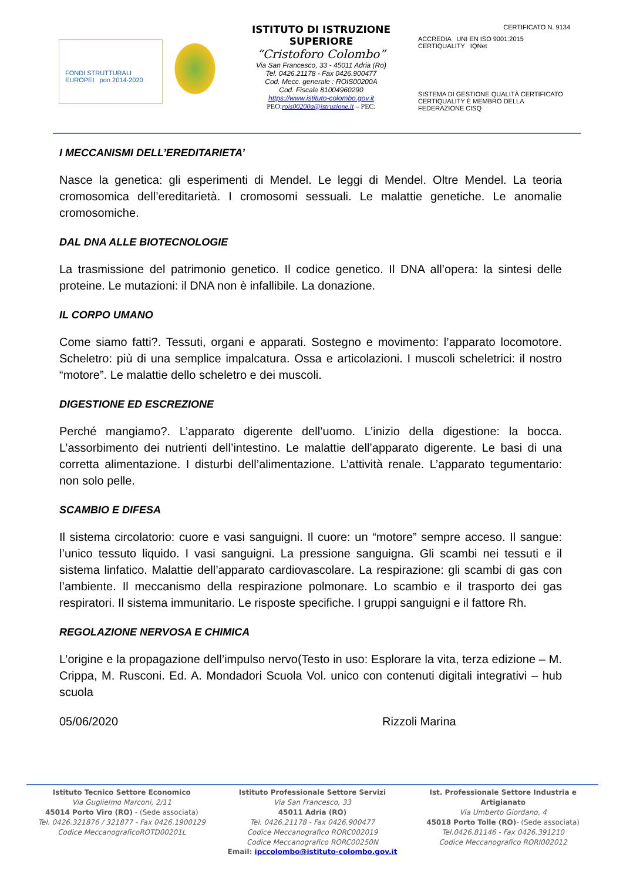FONDI STRUTTURALI EUROPEI pon 2014-2020
ISTITUTO DI ISTRUZIONE
SUPERIORE
“Cristoforo Colombo”
Via San Francesco, 33 - 45011 Adria (Ro)
Tel. 0426.21178 - Fax 0426.900477
Cod. Mecc. generale : ROIS00200A
Cod. Fiscale 81004960290
https://www.istituto-colombo.gov.it
PEO:rois00200a@istruzione.it – PEC:
CERTIFICATO N. 9134
ACCREDIA UNI EN ISO 9001:2015 CERTIQUALITY IQNet
SISTEMA DI GESTIONE QUALITÀ CERTIFICATO CERTIQUALITY È MEMBRO DELLA FEDERAZIONE CISQ
I MECCANISMI DELL’EREDITARIETA’
Nasce la genetica: gli esperimenti di Mendel. Le leggi di Mendel. Oltre Mendel. La teoria cromosomica dell’ereditarietà. I cromosomi sessuali. Le malattie genetiche. Le anomalie cromosomiche.
DAL DNA ALLE BIOTECNOLOGIE
La trasmissione del patrimonio genetico. Il codice genetico. Il DNA all’opera: la sintesi delle proteine. Le mutazioni: il DNA non è infallibile. La donazione.
IL CORPO UMANO
Come siamo fatti?. Tessuti, organi e apparati. Sostegno e movimento: l’apparato locomotore. Scheletro: più di una semplice impalcatura. Ossa e articolazioni. I muscoli scheletrici: il nostro “motore”. Le malattie dello scheletro e dei muscoli.
DIGESTIONE ED ESCREZIONE
Perché mangiamo?. L’apparato digerente dell’uomo. L’inizio della digestione: la bocca. L’assorbimento dei nutrienti dell’intestino. Le malattie dell’apparato digerente. Le basi di una corretta alimentazione. I disturbi dell’alimentazione. L’attività renale. L’apparato tegumentario: non solo pelle.
SCAMBIO E DIFESA
Il sistema circolatorio: cuore e vasi sanguigni. Il cuore: un “motore” sempre acceso. Il sangue: l’unico tessuto liquido. I vasi sanguigni. La pressione sanguigna. Gli scambi nei tessuti e il sistema linfatico. Malattie dell’apparato cardiovascolare. La respirazione: gli scambi di gas con l’ambiente. Il meccanismo della respirazione polmonare. Lo scambio e il trasporto dei gas respiratori. Il sistema immunitario. Le risposte specifiche. I gruppi sanguigni e il fattore Rh.
REGOLAZIONE NERVOSA E CHIMICA
L’origine e la propagazione dell’impulso nervo(Testo in uso: Esplorare la vita, terza edizione – M. Crippa, M. Rusconi. Ed. A. Mondadori Scuola Vol. unico con contenuti digitali integrativi – hub scuola
05/06/2020 Rizzoli Marina
Istituto Tecnico Settore Economico
Via Guglielmo Marconi, 2/11
45014 Porto Viro (RO) - (Sede associata)
Tel. 0426.321876 / 321877 - Fax 0426.1900129
Codice MeccanograficoROTD00201L
Istituto Professionale Settore Servizi
Via San Francesco, 33
45011 Adria (RO)
Tel. 0426.21178 - Fax 0426.900477
Codice Meccanografico RORC002019
Codice Meccanografico RORC00250N
Ist. Professionale Settore Industria e Artigianato
Via Umberto Giordano, 4
45018 Porto Tolle (RO)- (Sede associata)
Tel.0426.81146 - Fax 0426.391210
Codice Meccanografico RORI002012
Email: ipccolombo@istituto-colombo.gov.it